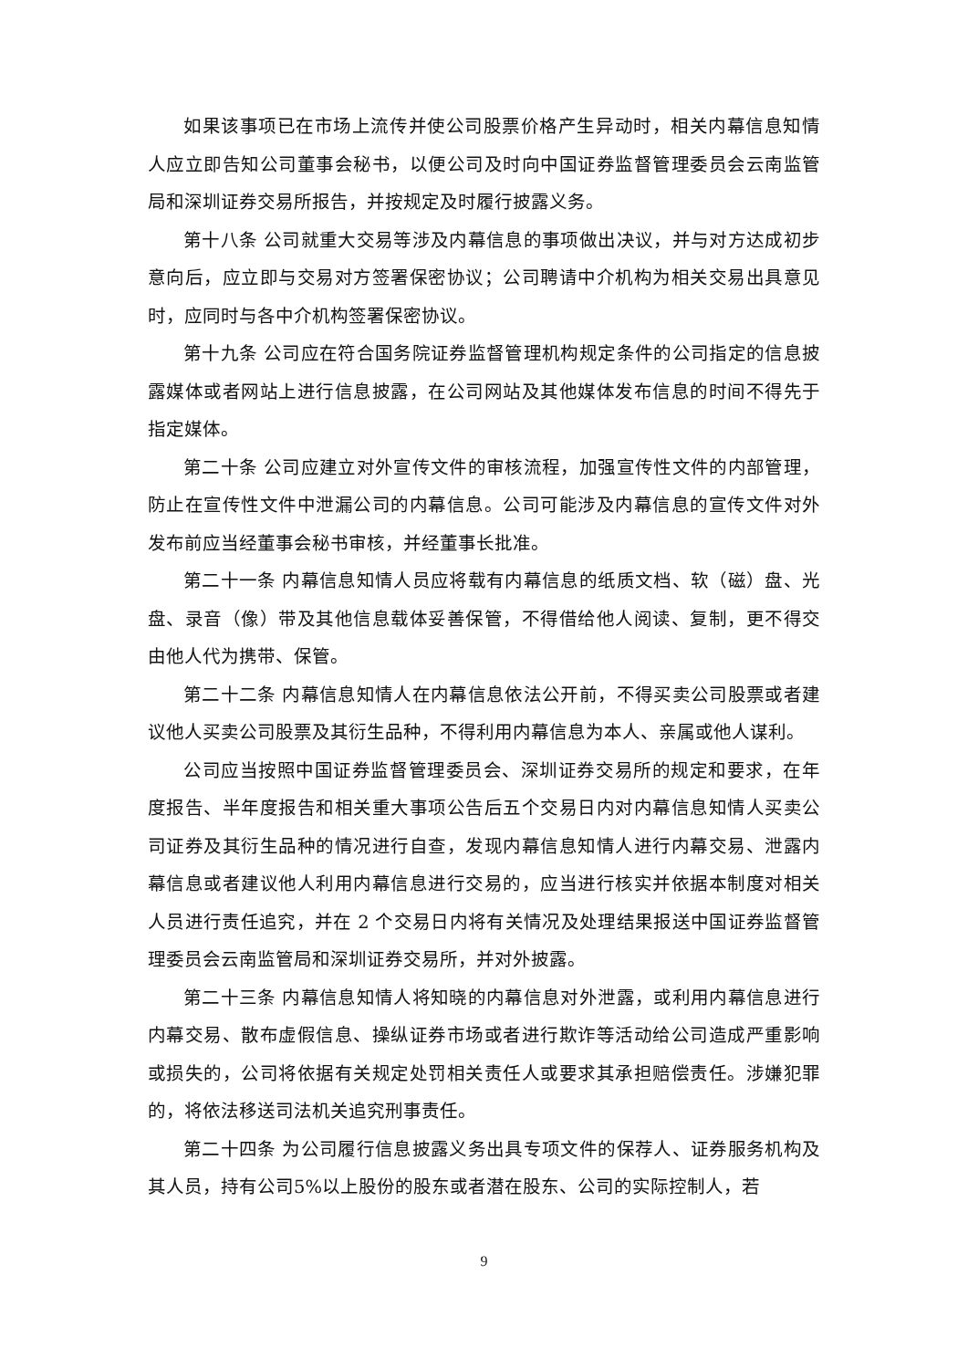如果该事项已在市场上流传并使公司股票价格产生异动时，相关内幕信息知情人应立即告知公司董事会秘书，以便公司及时向中国证券监督管理委员会云南监管局和深圳证券交易所报告，并按规定及时履行披露义务。
第十八条 公司就重大交易等涉及内幕信息的事项做出决议，并与对方达成初步意向后，应立即与交易对方签署保密协议；公司聘请中介机构为相关交易出具意见时，应同时与各中介机构签署保密协议。
第十九条 公司应在符合国务院证券监督管理机构规定条件的公司指定的信息披露媒体或者网站上进行信息披露，在公司网站及其他媒体发布信息的时间不得先于指定媒体。
第二十条 公司应建立对外宣传文件的审核流程，加强宣传性文件的内部管理，防止在宣传性文件中泄漏公司的内幕信息。公司可能涉及内幕信息的宣传文件对外发布前应当经董事会秘书审核，并经董事长批准。
第二十一条 内幕信息知情人员应将载有内幕信息的纸质文档、软（磁）盘、光盘、录音（像）带及其他信息载体妥善保管，不得借给他人阅读、复制，更不得交由他人代为携带、保管。
第二十二条 内幕信息知情人在内幕信息依法公开前，不得买卖公司股票或者建议他人买卖公司股票及其衍生品种，不得利用内幕信息为本人、亲属或他人谋利。
公司应当按照中国证券监督管理委员会、深圳证券交易所的规定和要求，在年度报告、半年度报告和相关重大事项公告后五个交易日内对内幕信息知情人买卖公司证券及其衍生品种的情况进行自查，发现内幕信息知情人进行内幕交易、泄露内幕信息或者建议他人利用内幕信息进行交易的，应当进行核实并依据本制度对相关人员进行责任追究，并在 2 个交易日内将有关情况及处理结果报送中国证券监督管理委员会云南监管局和深圳证券交易所，并对外披露。
第二十三条 内幕信息知情人将知晓的内幕信息对外泄露，或利用内幕信息进行内幕交易、散布虚假信息、操纵证券市场或者进行欺诈等活动给公司造成严重影响或损失的，公司将依据有关规定处罚相关责任人或要求其承担赔偿责任。涉嫌犯罪的，将依法移送司法机关追究刑事责任。
第二十四条 为公司履行信息披露义务出具专项文件的保荐人、证券服务机构及其人员，持有公司5%以上股份的股东或者潜在股东、公司的实际控制人，若
9